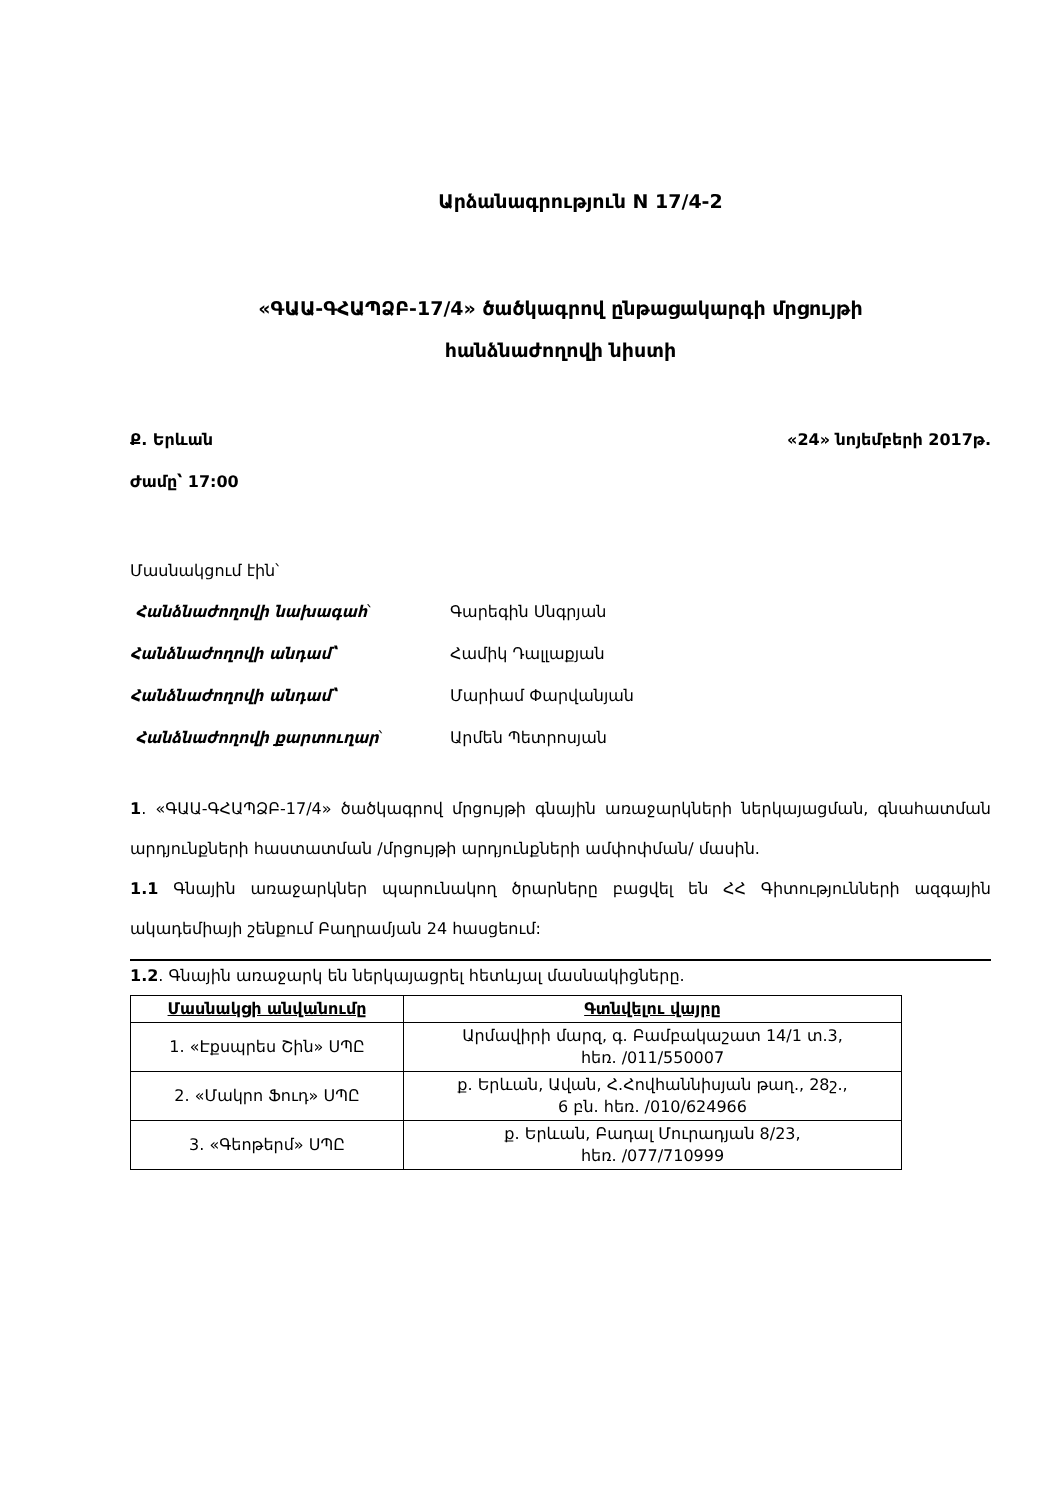Արձանագրություն N 17/4-2
«ԳԱԱ-ԳՀԱՊՁԲ-17/4» ծածկագրով ընթացակարգի մրցույթի
հանձնաժողովի նիստի
Ք. Երևան «24» նոյեմբերի 2017թ.
Ժամը՝ 17:00
Մասնակցում էին՝
| Հանձնաժողովի նախագահ ՝ | Գարեգին Սնգրյան |
| Հանձնաժողովի անդամ՝ | Համիկ Դալլաքյան |
| Հանձնաժողովի անդամ՝ | Մարիամ Փարվանյան |
| Հանձնաժողովի քարտուղար ՝ | Արմեն Պետրոսյան |
1. «ԳԱԱ-ԳՀԱՊՁԲ-17/4» ծածկագրով մրցույթի գնային առաջարկների ներկայացման, գնահատման արդյունքների հաստատման /մրցույթի արդյունքների ամփոփման/ մասին.
1.1 Գնային առաջարկներ պարունակող ծրարները բացվել են ՀՀ Գիտությունների ազգային ակադեմիայի շենքում Բաղրամյան 24 հասցեում:
1.2. Գնային առաջարկ են ներկայացրել հետևյալ մասնակիցները.
| Մասնակցի անվանումը | Գտնվելու վայրը |
| --- | --- |
| 1. «Էքսպրես Շին» ՍՊԸ | Արմավիրի մարզ, գ. Բամբակաշատ 14/1 տ.3, հեռ. /011/550007 |
| 2. «Մակրո Ֆուդ» ՍՊԸ | ք. Երևան, Ավան, Հ.Հովհաննիսյան թաղ., 28շ., 6 բն. հեռ. /010/624966 |
| 3. «Գեոթերմ» ՍՊԸ | ք. Երևան, Բադալ Մուրադյան 8/23, հեռ. /077/710999 |